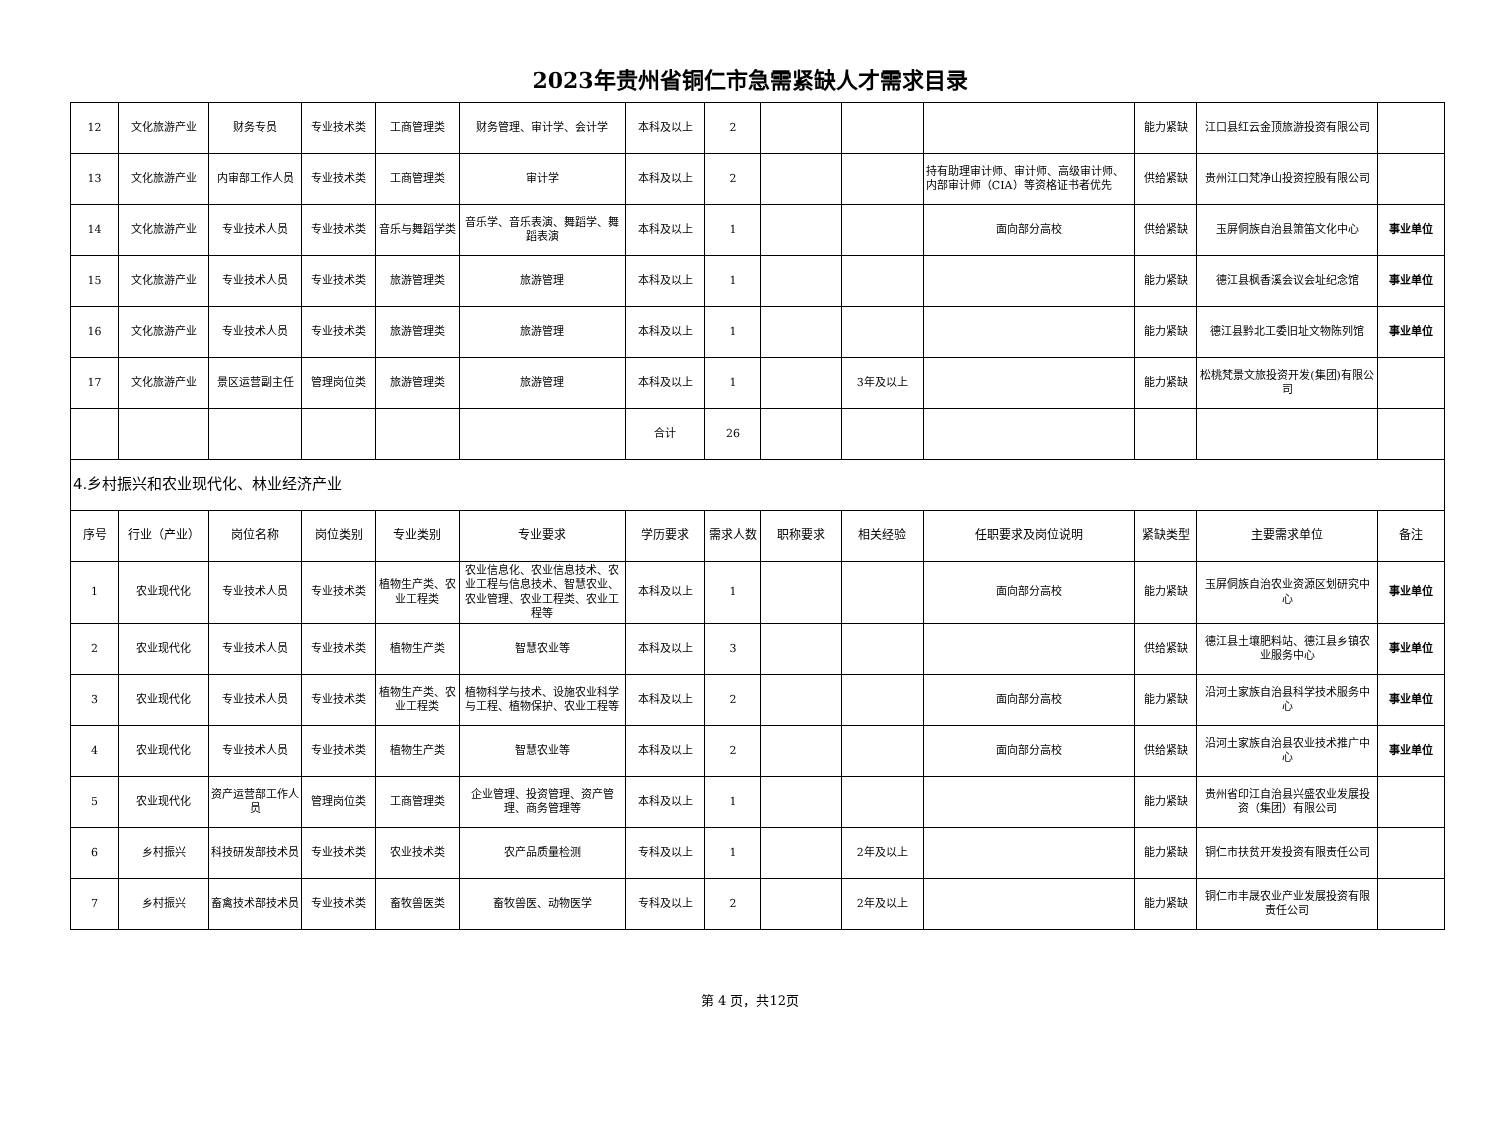2023年贵州省铜仁市急需紧缺人才需求目录
| 12 | 文化旅游产业 | 财务专员 | 专业技术类 | 工商管理类 | 财务管理、审计学、会计学 | 本科及以上 | 2 | | | | 能力紧缺 | 江口县红云金顶旅游投资有限公司 | |
| 13 | 文化旅游产业 | 内审部工作人员 | 专业技术类 | 工商管理类 | 审计学 | 本科及以上 | 2 | | | 持有助理审计师、审计师、高级审计师、内部审计师（CIA）等资格证书者优先 | 供给紧缺 | 贵州江口梵净山投资控股有限公司 | |
| 14 | 文化旅游产业 | 专业技术人员 | 专业技术类 | 音乐与舞蹈学类 | 音乐学、音乐表演、舞蹈学、舞蹈表演 | 本科及以上 | 1 | | | 面向部分高校 | 供给紧缺 | 玉屏侗族自治县箫笛文化中心 | 事业单位 |
| 15 | 文化旅游产业 | 专业技术人员 | 专业技术类 | 旅游管理类 | 旅游管理 | 本科及以上 | 1 | | | | 能力紧缺 | 德江县枫香溪会议会址纪念馆 | 事业单位 |
| 16 | 文化旅游产业 | 专业技术人员 | 专业技术类 | 旅游管理类 | 旅游管理 | 本科及以上 | 1 | | | | 能力紧缺 | 德江县黔北工委旧址文物陈列馆 | 事业单位 |
| 17 | 文化旅游产业 | 景区运营副主任 | 管理岗位类 | 旅游管理类 | 旅游管理 | 本科及以上 | 1 | | 3年及以上 | | 能力紧缺 | 松桃梵景文旅投资开发(集团)有限公司 | |
| | | | | | | 合计 | 26 | | | | | | |
| 4.乡村振兴和农业现代化、林业经济产业 | | | | | | | | | | | | | |
| 序号 | 行业（产业） | 岗位名称 | 岗位类别 | 专业类别 | 专业要求 | 学历要求 | 需求人数 | 职称要求 | 相关经验 | 任职要求及岗位说明 | 紧缺类型 | 主要需求单位 | 备注 |
| 1 | 农业现代化 | 专业技术人员 | 专业技术类 | 植物生产类、农业工程类 | 农业信息化、农业信息技术、农业工程与信息技术、智慧农业、农业管理、农业工程类、农业工程等 | 本科及以上 | 1 | | | 面向部分高校 | 能力紧缺 | 玉屏侗族自治农业资源区划研究中心 | 事业单位 |
| 2 | 农业现代化 | 专业技术人员 | 专业技术类 | 植物生产类 | 智慧农业等 | 本科及以上 | 3 | | | | 供给紧缺 | 德江县土壤肥料站、德江县乡镇农业服务中心 | 事业单位 |
| 3 | 农业现代化 | 专业技术人员 | 专业技术类 | 植物生产类、农业工程类 | 植物科学与技术、设施农业科学与工程、植物保护、农业工程等 | 本科及以上 | 2 | | | 面向部分高校 | 能力紧缺 | 沿河土家族自治县科学技术服务中心 | 事业单位 |
| 4 | 农业现代化 | 专业技术人员 | 专业技术类 | 植物生产类 | 智慧农业等 | 本科及以上 | 2 | | | 面向部分高校 | 供给紧缺 | 沿河土家族自治县农业技术推广中心 | 事业单位 |
| 5 | 农业现代化 | 资产运营部工作人员 | 管理岗位类 | 工商管理类 | 企业管理、投资管理、资产管理、商务管理等 | 本科及以上 | 1 | | | | 能力紧缺 | 贵州省印江自治县兴盛农业发展投资（集团）有限公司 | |
| 6 | 乡村振兴 | 科技研发部技术员 | 专业技术类 | 农业技术类 | 农产品质量检测 | 专科及以上 | 1 | | 2年及以上 | | 能力紧缺 | 铜仁市扶贫开发投资有限责任公司 | |
| 7 | 乡村振兴 | 畜禽技术部技术员 | 专业技术类 | 畜牧兽医类 | 畜牧兽医、动物医学 | 专科及以上 | 2 | | 2年及以上 | | 能力紧缺 | 铜仁市丰晟农业产业发展投资有限责任公司 | |
第 4 页，共12页